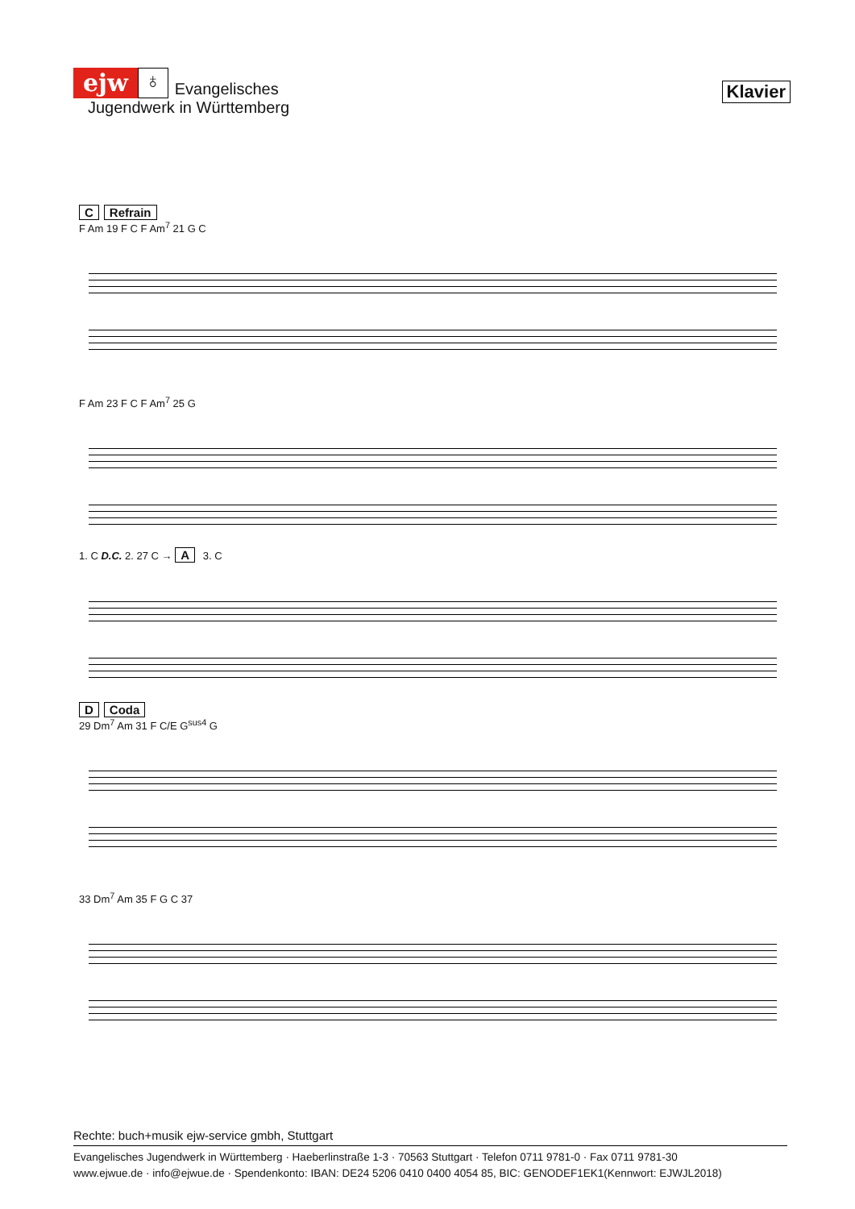ejw ♁ Evangelisches
Jugendwerk in Württemberg
Klavier
C Refrain
F Am 19 F C F Am<sup>7</sup> 21 G C
F Am 23 F C F Am<sup>7</sup> 25 G
1. C D.C. 2. 27 C → A 3. C
D Coda
29 Dm<sup>7</sup> Am 31 F C/E G<sup>sus4</sup> G
33 Dm<sup>7</sup> Am 35 F G C 37
Rechte: buch+musik ejw-service gmbh, Stuttgart
Evangelisches Jugendwerk in Württemberg · Haeberlinstraße 1-3 · 70563 Stuttgart · Telefon 0711 9781-0 · Fax 0711 9781-30
www.ejwue.de · info@ejwue.de · Spendenkonto: IBAN: DE24 5206 0410 0400 4054 85, BIC: GENODEF1EK1(Kennwort: EJWJL2018)